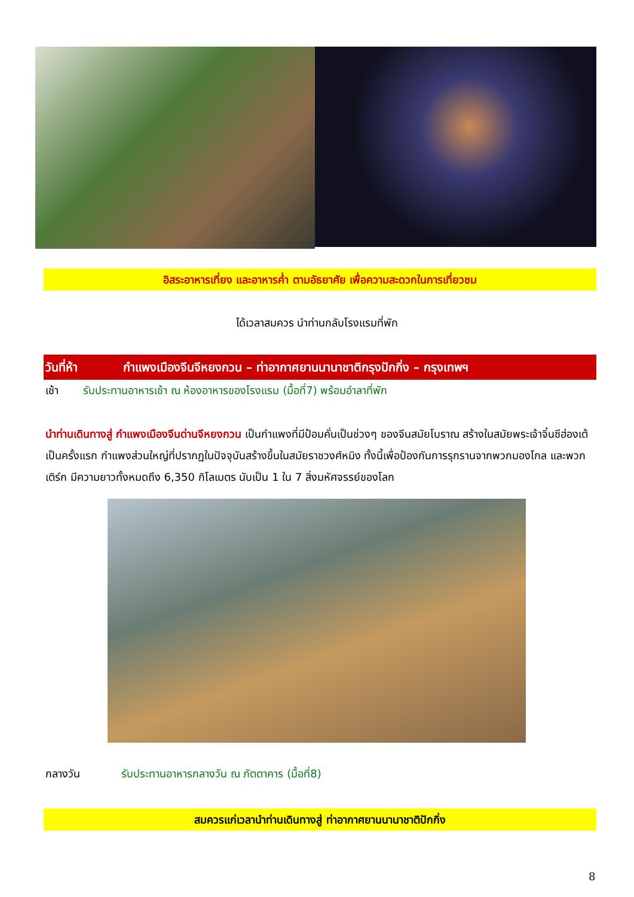อิสระอาหารเที่ยง และอาหารค่ำ ตามอัธยาศัย เพื่อความสะดวกในการเที่ยวชม
ได้เวลาสมควร นำท่านกลับโรงแรมที่พัก
วันที่ห้า กำแพงเมืองจีนจีหยงกวน – ท่าอากาศยานนานาชาติกรุงปักกิ่ง – กรุงเทพฯ
เช้า รับประทานอาหารเช้า ณ ห้องอาหารของโรงแรม (มื้อที่7) พร้อมอำลาที่พัก
นำท่านเดินทางสู่ กำแพงเมืองจีนด่านจีหยงกวน เป็นกำแพงที่มีป้อมคั่นเป็นช่วงๆ ของจีนสมัยโบราณ สร้างในสมัยพระเจ้าจิ๋นซีฮ่องเต้เป็นครั้งแรก กำแพงส่วนใหญ่ที่ปรากฏในปัจจุบันสร้างขึ้นในสมัยราชวงศ์หมิง ทั้งนี้เพื่อป้องกันการรุกรานจากพวกมองโกล และพวกเติร์ก มีความยาวทั้งหมดถึง 6,350 กิโลเมตร นับเป็น 1 ใน 7 สิ่งมหัศจรรย์ของโลก
กลางวัน รับประทานอาหารกลางวัน ณ ภัตตาคาร (มื้อที่8)
สมควรแก่เวลานำท่านเดินทางสู่ ท่าอากาศยานนานาชาติปักกิ่ง
8